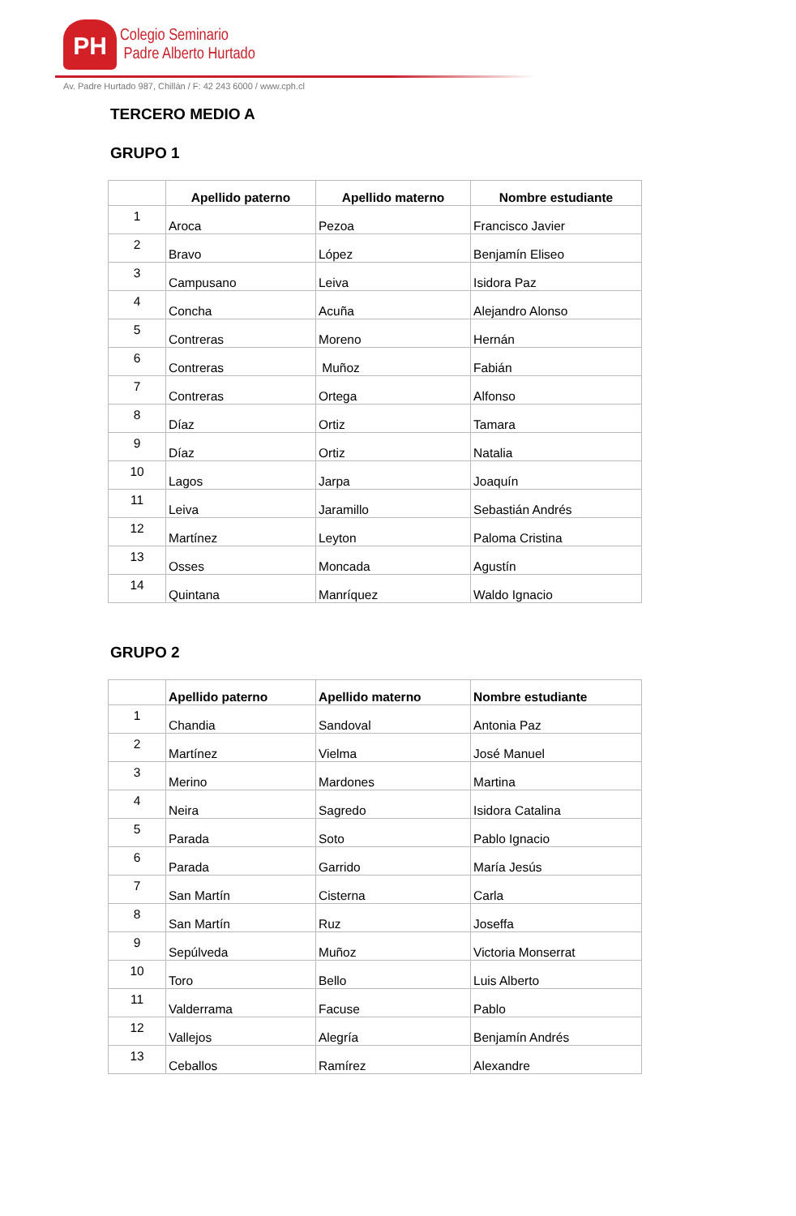PH
Colegio Seminario
Padre Alberto Hurtado
Av. Padre Hurtado 987, Chillán / F: 42 243 6000 / www.cph.cl
TERCERO MEDIO A
GRUPO 1
| | Apellido paterno | Apellido materno | Nombre estudiante |
| --- | --- | --- | --- |
| 1 | Aroca | Pezoa | Francisco Javier |
| 2 | Bravo | López | Benjamín Eliseo |
| 3 | Campusano | Leiva | Isidora Paz |
| 4 | Concha | Acuña | Alejandro Alonso |
| 5 | Contreras | Moreno | Hernán |
| 6 | Contreras | Muñoz | Fabián |
| 7 | Contreras | Ortega | Alfonso |
| 8 | Díaz | Ortiz | Tamara |
| 9 | Díaz | Ortiz | Natalia |
| 10 | Lagos | Jarpa | Joaquín |
| 11 | Leiva | Jaramillo | Sebastián Andrés |
| 12 | Martínez | Leyton | Paloma Cristina |
| 13 | Osses | Moncada | Agustín |
| 14 | Quintana | Manríquez | Waldo Ignacio |
GRUPO 2
| | Apellido paterno | Apellido materno | Nombre estudiante |
| --- | --- | --- | --- |
| 1 | Chandia | Sandoval | Antonia Paz |
| 2 | Martínez | Vielma | José Manuel |
| 3 | Merino | Mardones | Martina |
| 4 | Neira | Sagredo | Isidora Catalina |
| 5 | Parada | Soto | Pablo Ignacio |
| 6 | Parada | Garrido | María Jesús |
| 7 | San Martín | Cisterna | Carla |
| 8 | San Martín | Ruz | Joseffa |
| 9 | Sepúlveda | Muñoz | Victoria Monserrat |
| 10 | Toro | Bello | Luis Alberto |
| 11 | Valderrama | Facuse | Pablo |
| 12 | Vallejos | Alegría | Benjamín Andrés |
| 13 | Ceballos | Ramírez | Alexandre |